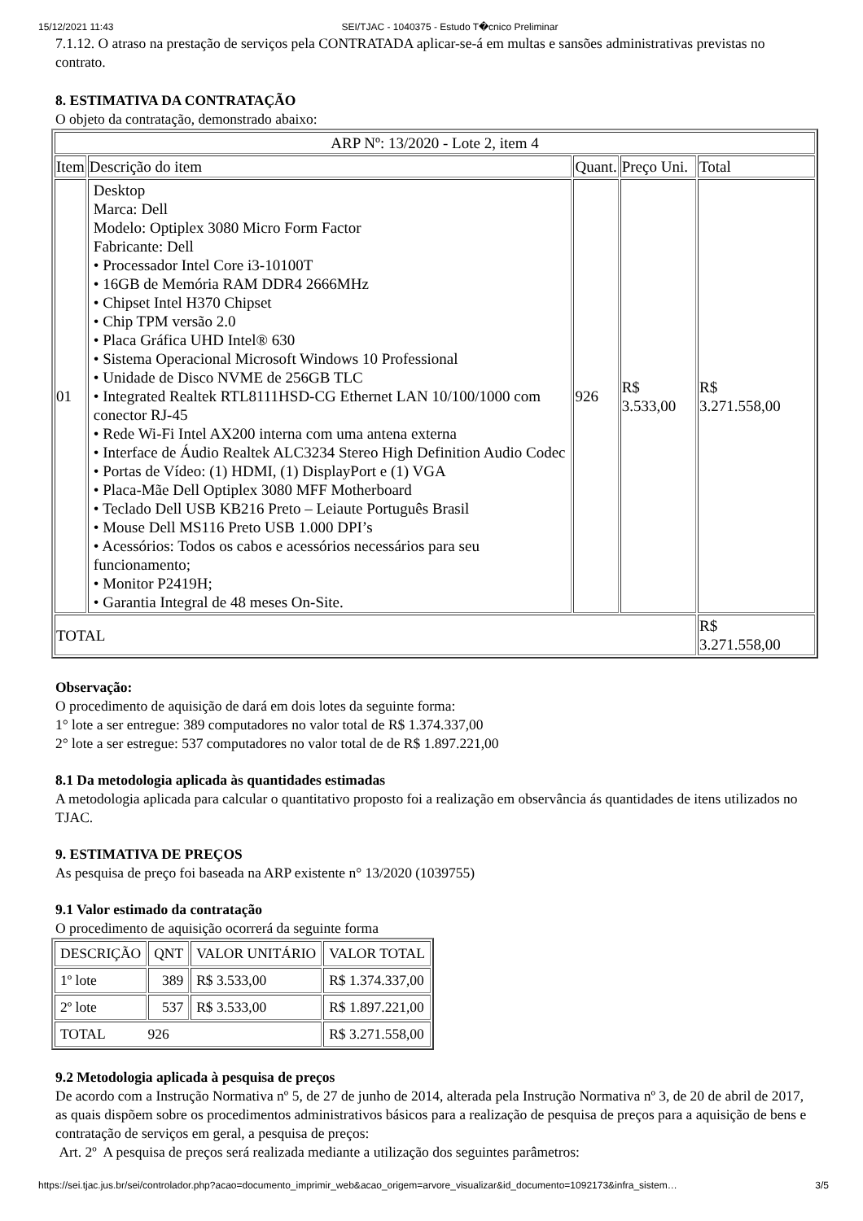15/12/2021 11:43 SEI/TJAC - 1040375 - Estudo T�cnico Preliminar
7.1.12. O atraso na prestação de serviços pela CONTRATADA aplicar-se-á em multas e sansões administrativas previstas no contrato.
8. ESTIMATIVA DA CONTRATAÇÃO
O objeto da contratação, demonstrado abaixo:
| ARP Nº: 13/2020 - Lote 2, item 4 | | | | |
| Item | Descrição do item | Quant. | Preço Uni. | Total |
| 01 | Desktop Marca: Dell Modelo: Optiplex 3080 Micro Form Factor Fabricante: Dell • Processador Intel Core i3-10100T • 16GB de Memória RAM DDR4 2666MHz • Chipset Intel H370 Chipset • Chip TPM versão 2.0 • Placa Gráfica UHD Intel® 630 • Sistema Operacional Microsoft Windows 10 Professional • Unidade de Disco NVME de 256GB TLC • Integrated Realtek RTL8111HSD-CG Ethernet LAN 10/100/1000 com conector RJ-45 • Rede Wi-Fi Intel AX200 interna com uma antena externa • Interface de Áudio Realtek ALC3234 Stereo High Definition Audio Codec • Portas de Vídeo: (1) HDMI, (1) DisplayPort e (1) VGA • Placa-Mãe Dell Optiplex 3080 MFF Motherboard • Teclado Dell USB KB216 Preto – Leiaute Português Brasil • Mouse Dell MS116 Preto USB 1.000 DPI’s • Acessórios: Todos os cabos e acessórios necessários para seu funcionamento; • Monitor P2419H; • Garantia Integral de 48 meses On-Site. | 926 | R$ 3.533,00 | R$ 3.271.558,00 |
| TOTAL | | | | R$ 3.271.558,00 |
Observação:
O procedimento de aquisição de dará em dois lotes da seguinte forma:
1° lote a ser entregue: 389 computadores no valor total de R$ 1.374.337,00
2° lote a ser estregue: 537 computadores no valor total de de R$ 1.897.221,00
8.1 Da metodologia aplicada às quantidades estimadas
A metodologia aplicada para calcular o quantitativo proposto foi a realização em observância ás quantidades de itens utilizados no TJAC.
9. ESTIMATIVA DE PREÇOS
As pesquisa de preço foi baseada na ARP existente n° 13/2020 (1039755)
9.1 Valor estimado da contratação
O procedimento de aquisição ocorrerá da seguinte forma
| DESCRIÇÃO | QNT | VALOR UNITÁRIO | VALOR TOTAL |
| 1º lote | 389 | R$ 3.533,00 | R$ 1.374.337,00 |
| 2º lote | 537 | R$ 3.533,00 | R$ 1.897.221,00 |
| TOTAL 926 | | | R$ 3.271.558,00 |
9.2 Metodologia aplicada à pesquisa de preços
De acordo com a Instrução Normativa nº 5, de 27 de junho de 2014, alterada pela Instrução Normativa nº 3, de 20 de abril de 2017, as quais dispõem sobre os procedimentos administrativos básicos para a realização de pesquisa de preços para a aquisição de bens e contratação de serviços em geral, a pesquisa de preços:
Art. 2º A pesquisa de preços será realizada mediante a utilização dos seguintes parâmetros:
https://sei.tjac.jus.br/sei/controlador.php?acao=documento_imprimir_web&acao_origem=arvore_visualizar&id_documento=1092173&infra_sistem… 3/5